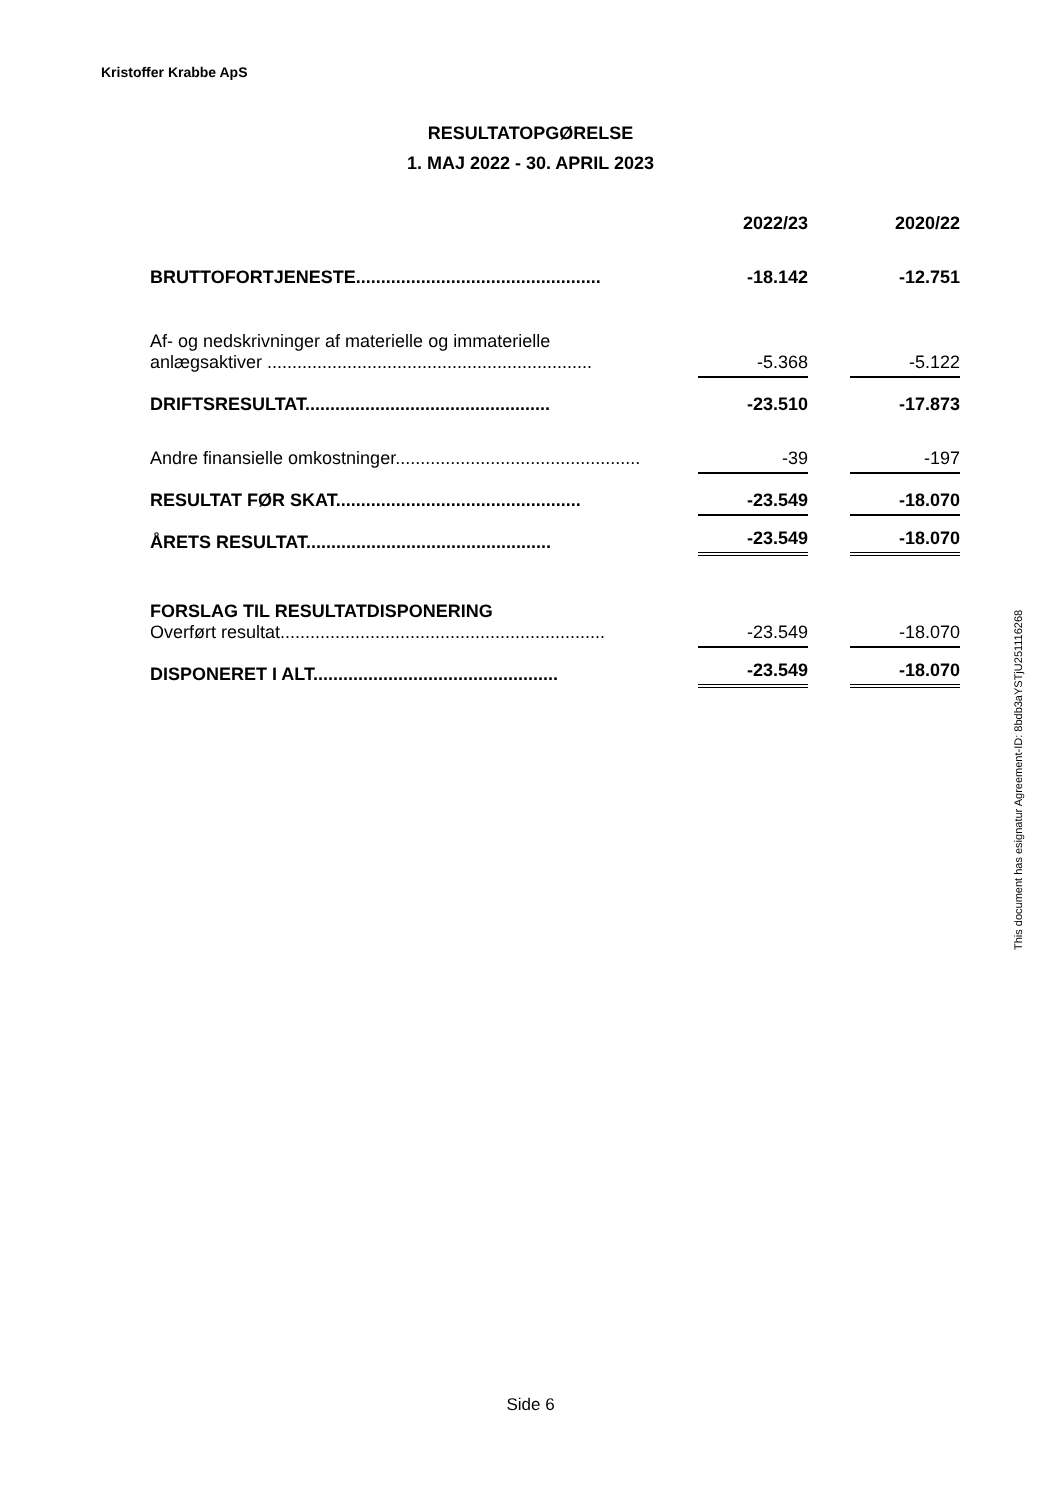Kristoffer Krabbe ApS
RESULTATOPGØRELSE
1. MAJ 2022 - 30. APRIL 2023
| | 2022/23 | | 2020/22 |
| --- | --- | --- | --- |
| BRUTTOFORTJENESTE................................................. | -18.142 | | -12.751 |
| Af- og nedskrivninger af materielle og immaterielle anlægsaktiver ................................................................. | -5.368 | | -5.122 |
| DRIFTSRESULTAT................................................. | -23.510 | | -17.873 |
| Andre finansielle omkostninger................................................. | -39 | | -197 |
| RESULTAT FØR SKAT................................................. | -23.549 | | -18.070 |
| ÅRETS RESULTAT................................................. | -23.549 | | -18.070 |
| FORSLAG TIL RESULTATDISPONERING Overført resultat................................................................. | -23.549 | | -18.070 |
| DISPONERET I ALT................................................. | -23.549 | | -18.070 |
This document has esignatur Agreement-ID: 8bdb3aYSTjU251116268
Side 6